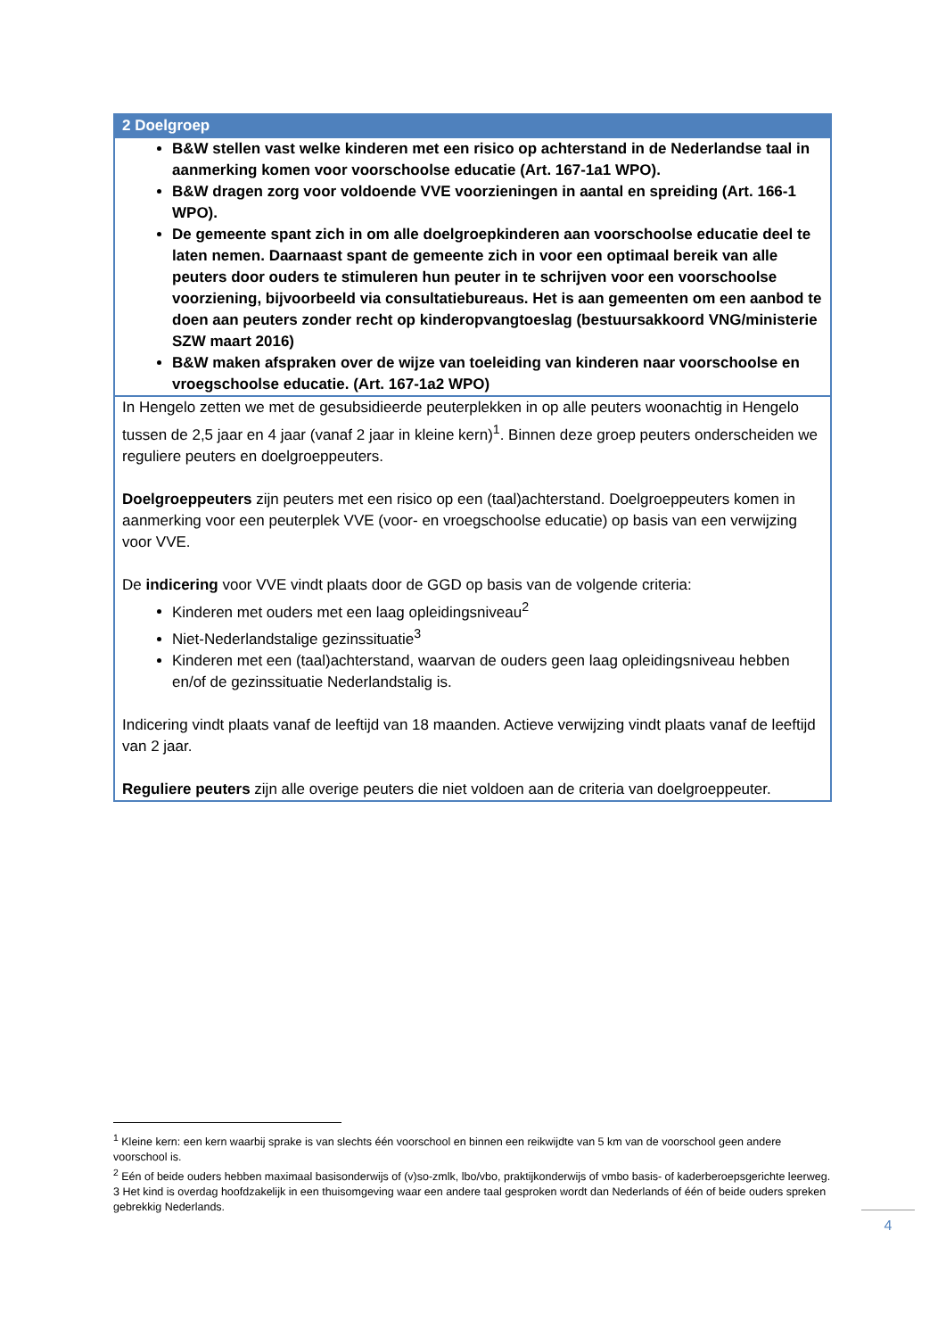| 2 Doelgroep |
| --- |
| B&W stellen vast welke kinderen met een risico op achterstand in de Nederlandse taal in aanmerking komen voor voorschoolse educatie (Art. 167-1a1 WPO). B&W dragen zorg voor voldoende VVE voorzieningen in aantal en spreiding (Art. 166-1 WPO). De gemeente spant zich in om alle doelgroepkinderen aan voorschoolse educatie deel te laten nemen. Daarnaast spant de gemeente zich in voor een optimaal bereik van alle peuters door ouders te stimuleren hun peuter in te schrijven voor een voorschoolse voorziening, bijvoorbeeld via consultatiebureaus. Het is aan gemeenten om een aanbod te doen aan peuters zonder recht op kinderopvangtoeslag (bestuursakkoord VNG/ministerie SZW maart 2016) B&W maken afspraken over de wijze van toeleiding van kinderen naar voorschoolse en vroegschoolse educatie. (Art. 167-1a2 WPO) |
| In Hengelo zetten we met de gesubsidieerde peuterplekken in op alle peuters woonachtig in Hengelo tussen de 2,5 jaar en 4 jaar (vanaf 2 jaar in kleine kern)<sup>1</sup>. Binnen deze groep peuters onderscheiden we reguliere peuters en doelgroeppeuters. Doelgroeppeuters zijn peuters met een risico op een (taal)achterstand. Doelgroeppeuters komen in aanmerking voor een peuterplek VVE (voor- en vroegschoolse educatie) op basis van een verwijzing voor VVE. De indicering voor VVE vindt plaats door de GGD op basis van de volgende criteria: Kinderen met ouders met een laag opleidingsniveau<sup>2</sup> Niet-Nederlandstalige gezinssituatie<sup>3</sup> Kinderen met een (taal)achterstand, waarvan de ouders geen laag opleidingsniveau hebben en/of de gezinssituatie Nederlandstalig is. Indicering vindt plaats vanaf de leeftijd van 18 maanden. Actieve verwijzing vindt plaats vanaf de leeftijd van 2 jaar. Reguliere peuters zijn alle overige peuters die niet voldoen aan de criteria van doelgroeppeuter. |
<sup>1</sup> Kleine kern: een kern waarbij sprake is van slechts één voorschool en binnen een reikwijdte van 5 km van de voorschool geen andere voorschool is.
<sup>2</sup> Eén of beide ouders hebben maximaal basisonderwijs of (v)so-zmlk, lbo/vbo, praktijkonderwijs of vmbo basis- of kaderberoepsgerichte leerweg.
3 Het kind is overdag hoofdzakelijk in een thuisomgeving waar een andere taal gesproken wordt dan Nederlands of één of beide ouders spreken gebrekkig Nederlands.
4